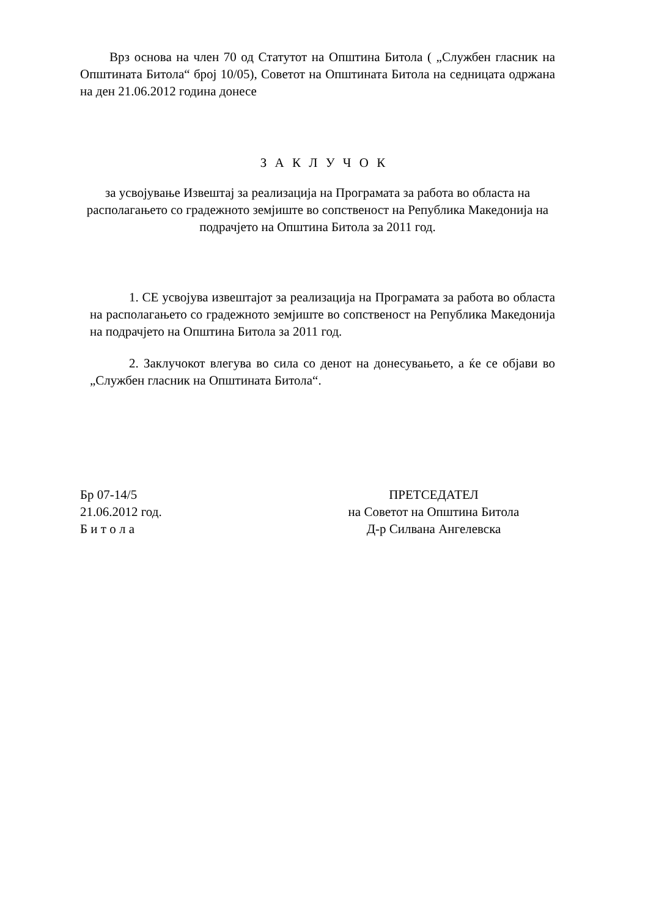Врз основа на член 70 од Статутот на Општина Битола ( „Службен гласник на Општината Битола“ број 10/05), Советот на Општината Битола на седницата одржана на ден 21.06.2012 година донесе
З А К Л У Ч О К
за усвојување Извештај за реализација на Програмата за работа во областа на располагањето со градежното земјиште во сопственост на Република Македонија на подрачјето на Општина Битола за 2011 год.
1. СЕ усвојува извештајот за реализација на Програмата за работа во областа на располагањето со градежното земјиште во сопственост на Република Македонија на подрачјето на Општина Битола за 2011 год.
2. Заклучокот влегува во сила со денот на донесувањето, а ќе се објави во „Службен гласник на Општината Битола“.
Бр 07-14/5
21.06.2012 год.
Б и т о л а
ПРЕТСЕДАТЕЛ
на Советот на Општина Битола
Д-р Силвана Ангелевска